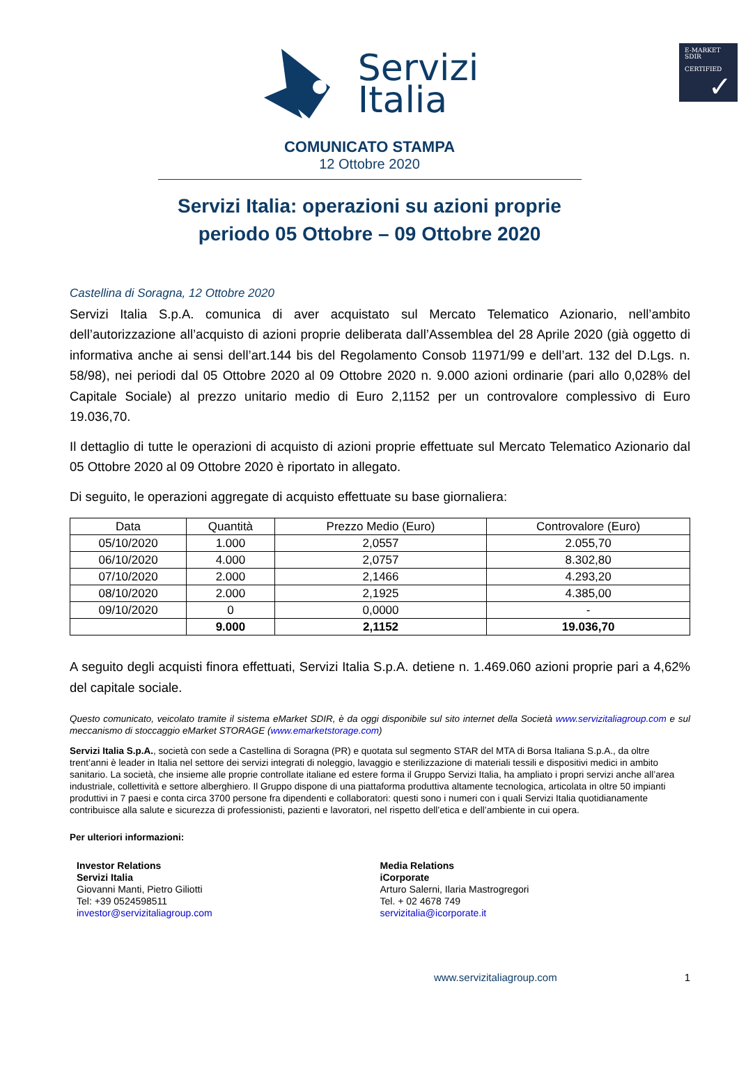E-MARKET
SDIR
CERTIFIED
✓
Servizi
Italia
COMUNICATO STAMPA
12 Ottobre 2020
Servizi Italia: operazioni su azioni proprie
periodo 05 Ottobre – 09 Ottobre 2020
Castellina di Soragna, 12 Ottobre 2020
Servizi Italia S.p.A. comunica di aver acquistato sul Mercato Telematico Azionario, nell’ambito dell’autorizzazione all’acquisto di azioni proprie deliberata dall’Assemblea del 28 Aprile 2020 (già oggetto di informativa anche ai sensi dell’art.144 bis del Regolamento Consob 11971/99 e dell’art. 132 del D.Lgs. n. 58/98), nei periodi dal 05 Ottobre 2020 al 09 Ottobre 2020 n. 9.000 azioni ordinarie (pari allo 0,028% del Capitale Sociale) al prezzo unitario medio di Euro 2,1152 per un controvalore complessivo di Euro 19.036,70.
Il dettaglio di tutte le operazioni di acquisto di azioni proprie effettuate sul Mercato Telematico Azionario dal 05 Ottobre 2020 al 09 Ottobre 2020 è riportato in allegato.
Di seguito, le operazioni aggregate di acquisto effettuate su base giornaliera:
| Data | Quantità | Prezzo Medio (Euro) | Controvalore (Euro) |
| --- | --- | --- | --- |
| 05/10/2020 | 1.000 | 2,0557 | 2.055,70 |
| 06/10/2020 | 4.000 | 2,0757 | 8.302,80 |
| 07/10/2020 | 2.000 | 2,1466 | 4.293,20 |
| 08/10/2020 | 2.000 | 2,1925 | 4.385,00 |
| 09/10/2020 | 0 | 0,0000 | - |
| | 9.000 | 2,1152 | 19.036,70 |
A seguito degli acquisti finora effettuati, Servizi Italia S.p.A. detiene n. 1.469.060 azioni proprie pari a 4,62% del capitale sociale.
Questo comunicato, veicolato tramite il sistema eMarket SDIR, è da oggi disponibile sul sito internet della Società www.servizitaliagroup.com e sul meccanismo di stoccaggio eMarket STORAGE (www.emarketstorage.com)
Servizi Italia S.p.A., società con sede a Castellina di Soragna (PR) e quotata sul segmento STAR del MTA di Borsa Italiana S.p.A., da oltre trent’anni è leader in Italia nel settore dei servizi integrati di noleggio, lavaggio e sterilizzazione di materiali tessili e dispositivi medici in ambito sanitario. La società, che insieme alle proprie controllate italiane ed estere forma il Gruppo Servizi Italia, ha ampliato i propri servizi anche all’area industriale, collettività e settore alberghiero. Il Gruppo dispone di una piattaforma produttiva altamente tecnologica, articolata in oltre 50 impianti produttivi in 7 paesi e conta circa 3700 persone fra dipendenti e collaboratori: questi sono i numeri con i quali Servizi Italia quotidianamente contribuisce alla salute e sicurezza di professionisti, pazienti e lavoratori, nel rispetto dell’etica e dell’ambiente in cui opera.
Per ulteriori informazioni:
Investor Relations
Servizi Italia
Giovanni Manti, Pietro Giliotti
Tel: +39 0524598511
investor@servizitaliagroup.com
Media Relations
iCorporate
Arturo Salerni, Ilaria Mastrogregori
Tel. + 02 4678 749
servizitalia@icorporate.it
www.servizitaliagroup.com 1